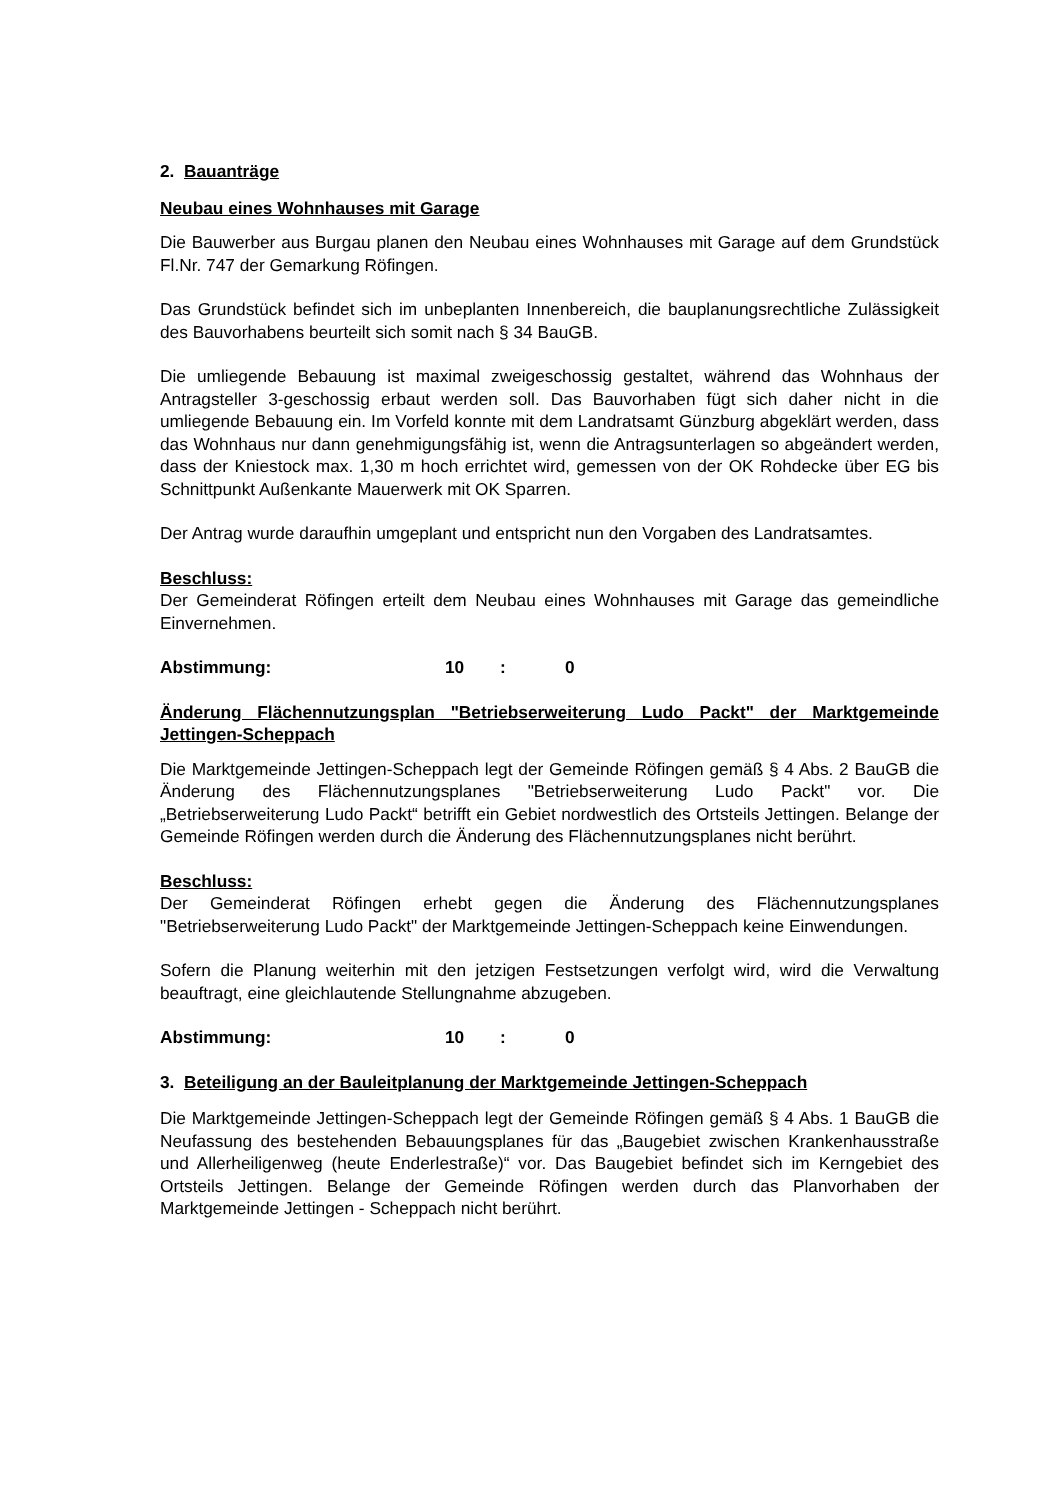2. Bauanträge
Neubau eines Wohnhauses mit Garage
Die Bauwerber aus Burgau planen den Neubau eines Wohnhauses mit Garage auf dem Grundstück Fl.Nr. 747 der Gemarkung Röfingen.
Das Grundstück befindet sich im unbeplanten Innenbereich, die bauplanungsrechtliche Zulässigkeit des Bauvorhabens beurteilt sich somit nach § 34 BauGB.
Die umliegende Bebauung ist maximal zweigeschossig gestaltet, während das Wohnhaus der Antragsteller 3-geschossig erbaut werden soll. Das Bauvorhaben fügt sich daher nicht in die umliegende Bebauung ein. Im Vorfeld konnte mit dem Landratsamt Günzburg abgeklärt werden, dass das Wohnhaus nur dann genehmigungsfähig ist, wenn die Antragsunterlagen so abgeändert werden, dass der Kniestock max. 1,30 m hoch errichtet wird, gemessen von der OK Rohdecke über EG bis Schnittpunkt Außenkante Mauerwerk mit OK Sparren.
Der Antrag wurde daraufhin umgeplant und entspricht nun den Vorgaben des Landratsamtes.
Beschluss:
Der Gemeinderat Röfingen erteilt dem Neubau eines Wohnhauses mit Garage das gemeindliche Einvernehmen.
Abstimmung: 10 : 0
Änderung Flächennutzungsplan "Betriebserweiterung Ludo Packt" der Marktgemeinde Jettingen-Scheppach
Die Marktgemeinde Jettingen-Scheppach legt der Gemeinde Röfingen gemäß § 4 Abs. 2 BauGB die Änderung des Flächennutzungsplanes "Betriebserweiterung Ludo Packt" vor. Die „Betriebserweiterung Ludo Packt“ betrifft ein Gebiet nordwestlich des Ortsteils Jettingen. Belange der Gemeinde Röfingen werden durch die Änderung des Flächennutzungsplanes nicht berührt.
Beschluss:
Der Gemeinderat Röfingen erhebt gegen die Änderung des Flächennutzungsplanes "Betriebserweiterung Ludo Packt" der Marktgemeinde Jettingen-Scheppach keine Einwendungen.
Sofern die Planung weiterhin mit den jetzigen Festsetzungen verfolgt wird, wird die Verwaltung beauftragt, eine gleichlautende Stellungnahme abzugeben.
Abstimmung: 10 : 0
3. Beteiligung an der Bauleitplanung der Marktgemeinde Jettingen-Scheppach
Die Marktgemeinde Jettingen-Scheppach legt der Gemeinde Röfingen gemäß § 4 Abs. 1 BauGB die Neufassung des bestehenden Bebauungsplanes für das „Baugebiet zwischen Krankenhausstraße und Allerheiligenweg (heute Enderlestraße)“ vor. Das Baugebiet befindet sich im Kerngebiet des Ortsteils Jettingen. Belange der Gemeinde Röfingen werden durch das Planvorhaben der Marktgemeinde Jettingen - Scheppach nicht berührt.